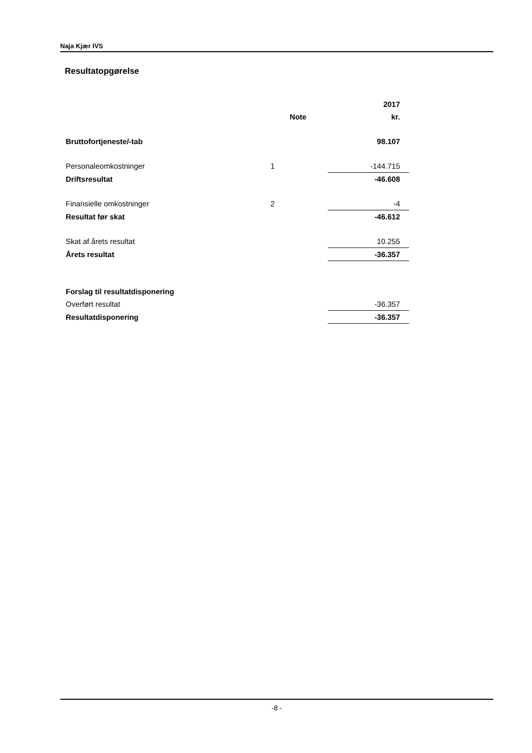Naja Kjær IVS
Resultatopgørelse
| | | 2017 |
| --- | --- | --- |
| | Note | kr. |
| Bruttofortjeneste/-tab | | 98.107 |
| Personaleomkostninger | 1 | -144.715 |
| Driftsresultat | | -46.608 |
| Finansielle omkostninger | 2 | -4 |
| Resultat før skat | | -46.612 |
| Skat af årets resultat | | 10.255 |
| Årets resultat | | -36.357 |
| Forslag til resultatdisponering | | |
| Overført resultat | | -36.357 |
| Resultatdisponering | | -36.357 |
-8 -